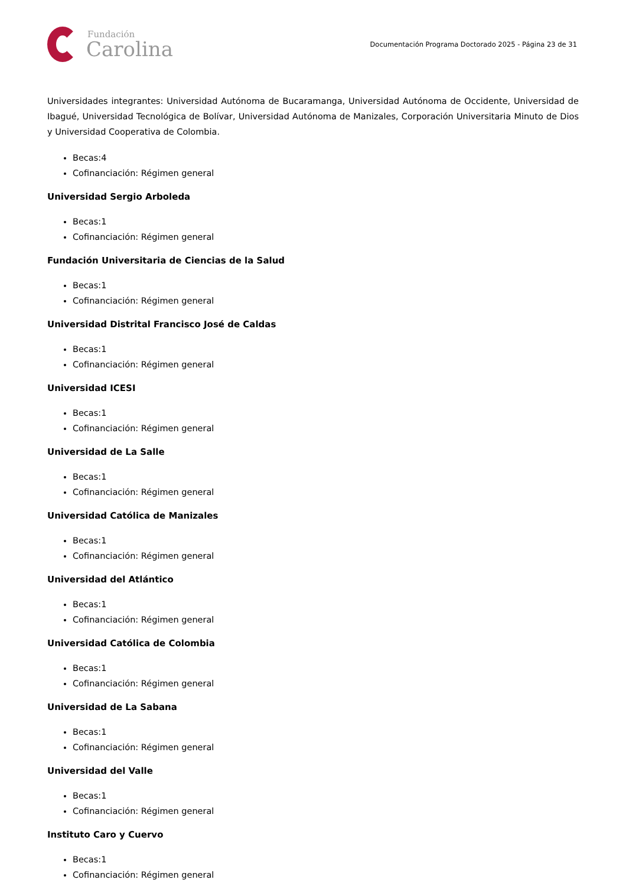Fundación
Carolina
Documentación Programa Doctorado 2025 - Página 23 de 31
Universidades integrantes: Universidad Autónoma de Bucaramanga, Universidad Autónoma de Occidente, Universidad de Ibagué, Universidad Tecnológica de Bolívar, Universidad Autónoma de Manizales, Corporación Universitaria Minuto de Dios y Universidad Cooperativa de Colombia.
Becas:4
Cofinanciación: Régimen general
Universidad Sergio Arboleda
Becas:1
Cofinanciación: Régimen general
Fundación Universitaria de Ciencias de la Salud
Becas:1
Cofinanciación: Régimen general
Universidad Distrital Francisco José de Caldas
Becas:1
Cofinanciación: Régimen general
Universidad ICESI
Becas:1
Cofinanciación: Régimen general
Universidad de La Salle
Becas:1
Cofinanciación: Régimen general
Universidad Católica de Manizales
Becas:1
Cofinanciación: Régimen general
Universidad del Atlántico
Becas:1
Cofinanciación: Régimen general
Universidad Católica de Colombia
Becas:1
Cofinanciación: Régimen general
Universidad de La Sabana
Becas:1
Cofinanciación: Régimen general
Universidad del Valle
Becas:1
Cofinanciación: Régimen general
Instituto Caro y Cuervo
Becas:1
Cofinanciación: Régimen general